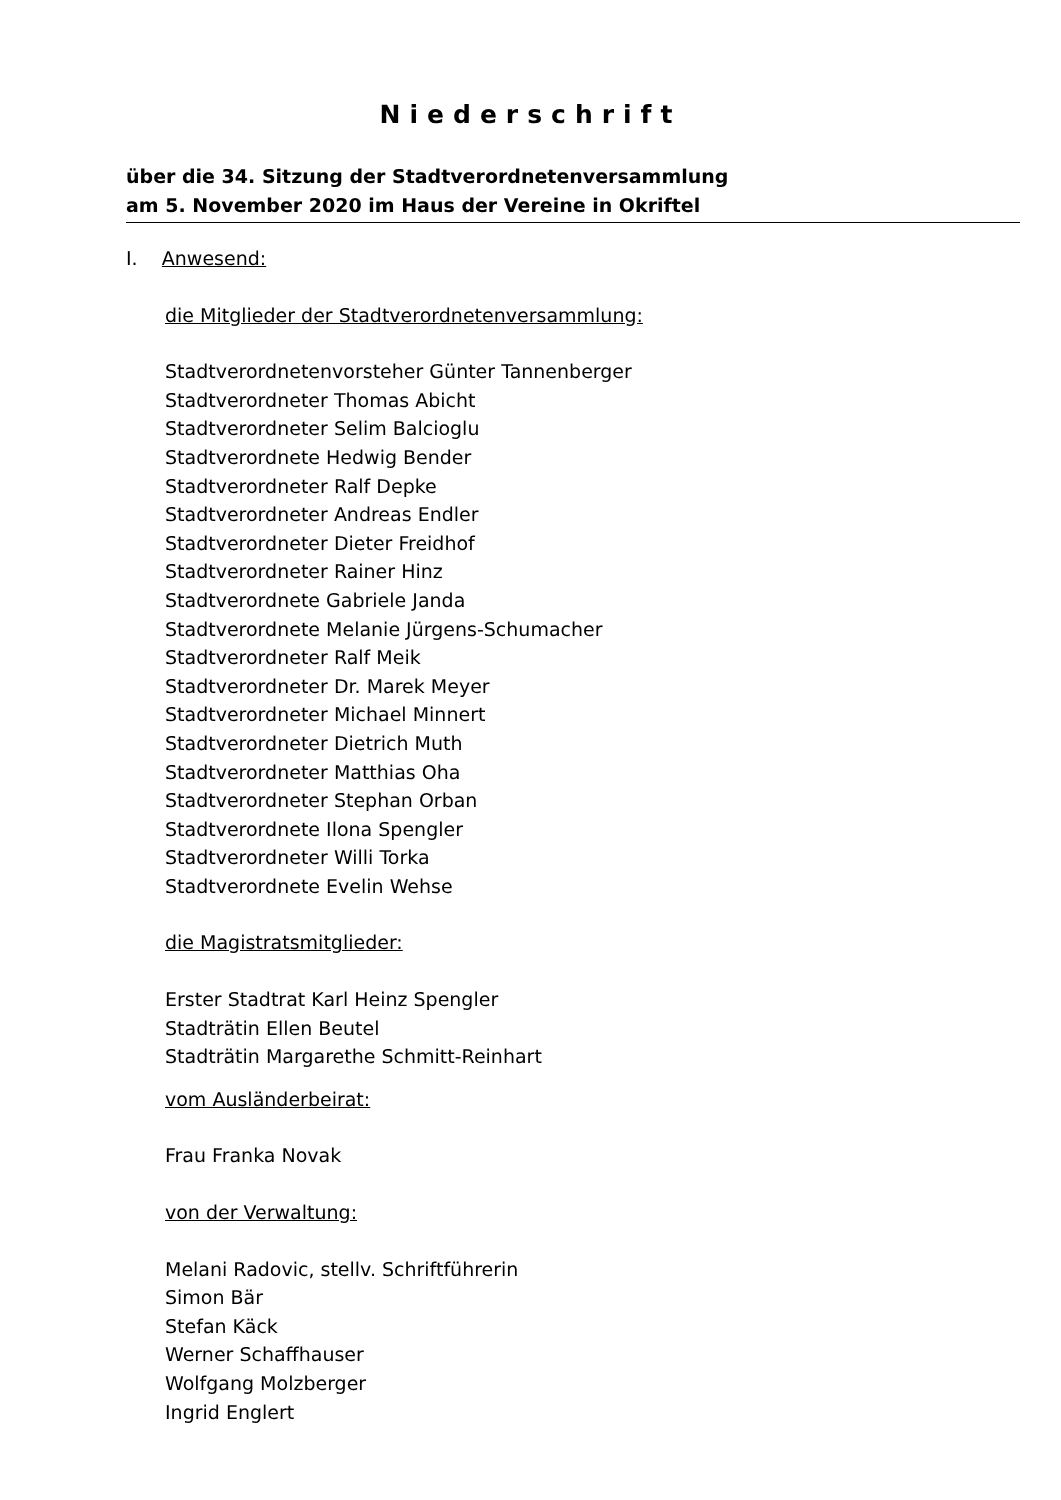Niederschrift
über die 34. Sitzung der Stadtverordnetenversammlung
am 5. November 2020 im Haus der Vereine in Okriftel
I. Anwesend:
die Mitglieder der Stadtverordnetenversammlung:
Stadtverordnetenvorsteher Günter Tannenberger
Stadtverordneter Thomas Abicht
Stadtverordneter Selim Balcioglu
Stadtverordnete Hedwig Bender
Stadtverordneter Ralf Depke
Stadtverordneter Andreas Endler
Stadtverordneter Dieter Freidhof
Stadtverordneter Rainer Hinz
Stadtverordnete Gabriele Janda
Stadtverordnete Melanie Jürgens-Schumacher
Stadtverordneter Ralf Meik
Stadtverordneter Dr. Marek Meyer
Stadtverordneter Michael Minnert
Stadtverordneter Dietrich Muth
Stadtverordneter Matthias Oha
Stadtverordneter Stephan Orban
Stadtverordnete Ilona Spengler
Stadtverordneter Willi Torka
Stadtverordnete Evelin Wehse
die Magistratsmitglieder:
Erster Stadtrat Karl Heinz Spengler
Stadträtin Ellen Beutel
Stadträtin Margarethe Schmitt-Reinhart
vom Ausländerbeirat:
Frau Franka Novak
von der Verwaltung:
Melani Radovic, stellv. Schriftführerin
Simon Bär
Stefan Käck
Werner Schaffhauser
Wolfgang Molzberger
Ingrid Englert